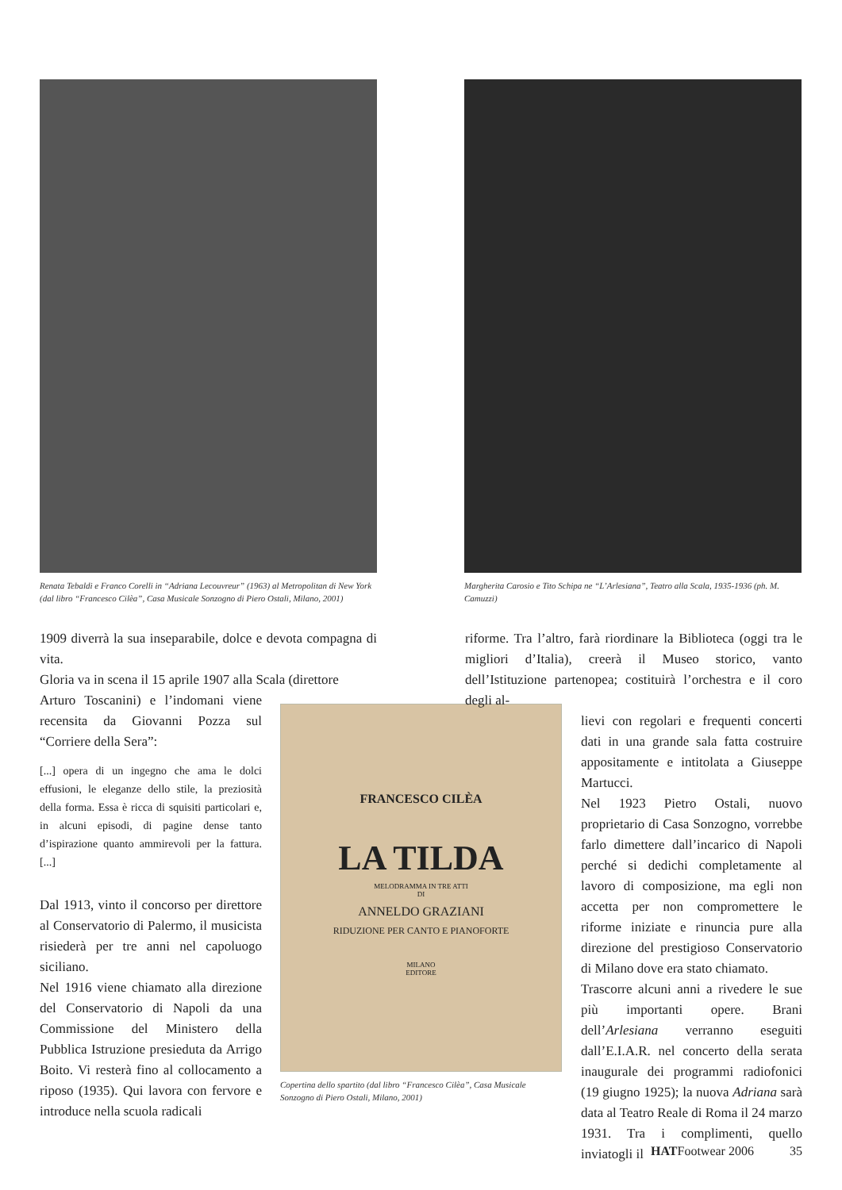Renata Tebaldi e Franco Corelli in “Adriana Lecouvreur” (1963) al Metropolitan di New York (dal libro “Francesco Cilèa”, Casa Musicale Sonzogno di Piero Ostali, Milano, 2001)
Margherita Carosio e Tito Schipa ne “L’Arlesiana”, Teatro alla Scala, 1935-1936 (ph. M. Camuzzi)
1909 diverrà la sua inseparabile, dolce e devota compagna di vita.
Gloria va in scena il 15 aprile 1907 alla Scala (direttore
Arturo Toscanini) e l’indomani viene recensita da Giovanni Pozza sul “Corriere della Sera”:
[...] opera di un ingegno che ama le dolci effusioni, le eleganze dello stile, la preziosità della forma. Essa è ricca di squisiti particolari e, in alcuni episodi, di pagine dense tanto d’ispirazione quanto ammirevoli per la fattura. [...]
Dal 1913, vinto il concorso per direttore al Conservatorio di Palermo, il musicista risiederà per tre anni nel capoluogo siciliano.
Nel 1916 viene chiamato alla direzione del Conservatorio di Napoli da una Commissione del Ministero della Pubblica Istruzione presieduta da Arrigo Boito. Vi resterà fino al collocamento a riposo (1935). Qui lavora con fervore e introduce nella scuola radicali
FRANCESCO CILÈA
LA TILDA
MELODRAMMA IN TRE ATTI
DI
ANNELDO GRAZIANI
RIDUZIONE PER CANTO E PIANOFORTE
MILANO
EDITORE
Copertina dello spartito (dal libro “Francesco Cilèa”, Casa Musicale Sonzogno di Piero Ostali, Milano, 2001)
riforme. Tra l’altro, farà riordinare la Biblioteca (oggi tra le migliori d’Italia), creerà il Museo storico, vanto dell’Istituzione partenopea; costituirà l’orchestra e il coro degli al-
lievi con regolari e frequenti concerti dati in una grande sala fatta costruire appositamente e intitolata a Giuseppe Martucci.
Nel 1923 Pietro Ostali, nuovo proprietario di Casa Sonzogno, vorrebbe farlo dimettere dall’incarico di Napoli perché si dedichi completamente al lavoro di composizione, ma egli non accetta per non compromettere le riforme iniziate e rinuncia pure alla direzione del prestigioso Conservatorio di Milano dove era stato chiamato.
Trascorre alcuni anni a rivedere le sue più importanti opere. Brani dell’Arlesiana verranno eseguiti dall’E.I.A.R. nel concerto della serata inaugurale dei programmi radiofonici (19 giugno 1925); la nuova Adriana sarà data al Teatro Reale di Roma il 24 marzo 1931. Tra i complimenti, quello inviatogli il
HATFootwear 2006 35